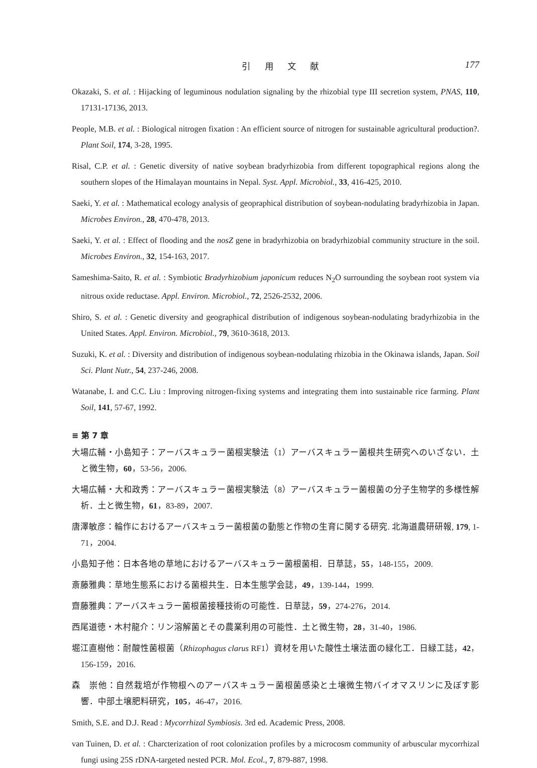引 用 文 献 177
Okazaki, S. et al. : Hijacking of leguminous nodulation signaling by the rhizobial type III secretion system, PNAS, 110, 17131-17136, 2013.
People, M.B. et al. : Biological nitrogen fixation : An efficient source of nitrogen for sustainable agricultural production?. Plant Soil, 174, 3-28, 1995.
Risal, C.P. et al. : Genetic diversity of native soybean bradyrhizobia from different topographical regions along the southern slopes of the Himalayan mountains in Nepal. Syst. Appl. Microbiol., 33, 416-425, 2010.
Saeki, Y. et al. : Mathematical ecology analysis of geopraphical distribution of soybean-nodulating bradyrhizobia in Japan. Microbes Environ., 28, 470-478, 2013.
Saeki, Y. et al. : Effect of flooding and the nosZ gene in bradyrhizobia on bradyrhizobial community structure in the soil. Microbes Environ., 32, 154-163, 2017.
Sameshima-Saito, R. et al. : Symbiotic Bradyrhizobium japonicum reduces N<sub>2</sub>O surrounding the soybean root system via nitrous oxide reductase. Appl. Environ. Microbiol., 72, 2526-2532, 2006.
Shiro, S. et al. : Genetic diversity and geographical distribution of indigenous soybean-nodulating bradyrhizobia in the United States. Appl. Environ. Microbiol., 79, 3610-3618, 2013.
Suzuki, K. et al. : Diversity and distribution of indigenous soybean-nodulating rhizobia in the Okinawa islands, Japan. Soil Sci. Plant Nutr., 54, 237-246, 2008.
Watanabe, I. and C.C. Liu : Improving nitrogen-fixing systems and integrating them into sustainable rice farming. Plant Soil, 141, 57-67, 1992.
≡ 第 7 章
大場広輔・小島知子：アーバスキュラー菌根実験法（1）アーバスキュラー菌根共生研究へのいざない．土と微生物，60，53-56，2006.
大場広輔・大和政秀：アーバスキュラー菌根実験法（8）アーバスキュラー菌根菌の分子生物学的多様性解析．土と微生物，61，83-89，2007.
唐澤敏彦：輪作におけるアーバスキュラー菌根菌の動態と作物の生育に関する研究. 北海道農研研報, 179, 1-71，2004.
小島知子他：日本各地の草地におけるアーバスキュラー菌根菌相．日草誌，55，148-155，2009.
斎藤雅典：草地生態系における菌根共生．日本生態学会誌，49，139-144，1999.
齋藤雅典：アーバスキュラー菌根菌接種技術の可能性．日草誌，59，274-276，2014.
西尾道徳・木村龍介：リン溶解菌とその農業利用の可能性．土と微生物，28，31-40，1986.
堀江直樹他：耐酸性菌根菌（Rhizophagus clarus RF1）資材を用いた酸性土壌法面の緑化工．日緑工誌，42，156-159，2016.
森　崇他：自然栽培が作物根へのアーバスキュラー菌根菌感染と土壌微生物バイオマスリンに及ぼす影響．中部土壌肥料研究，105，46-47，2016.
Smith, S.E. and D.J. Read : Mycorrhizal Symbiosis. 3rd ed. Academic Press, 2008.
van Tuinen, D. et al. : Charcterization of root colonization profiles by a microcosm community of arbuscular mycorrhizal fungi using 25S rDNA-targeted nested PCR. Mol. Ecol., 7, 879-887, 1998.